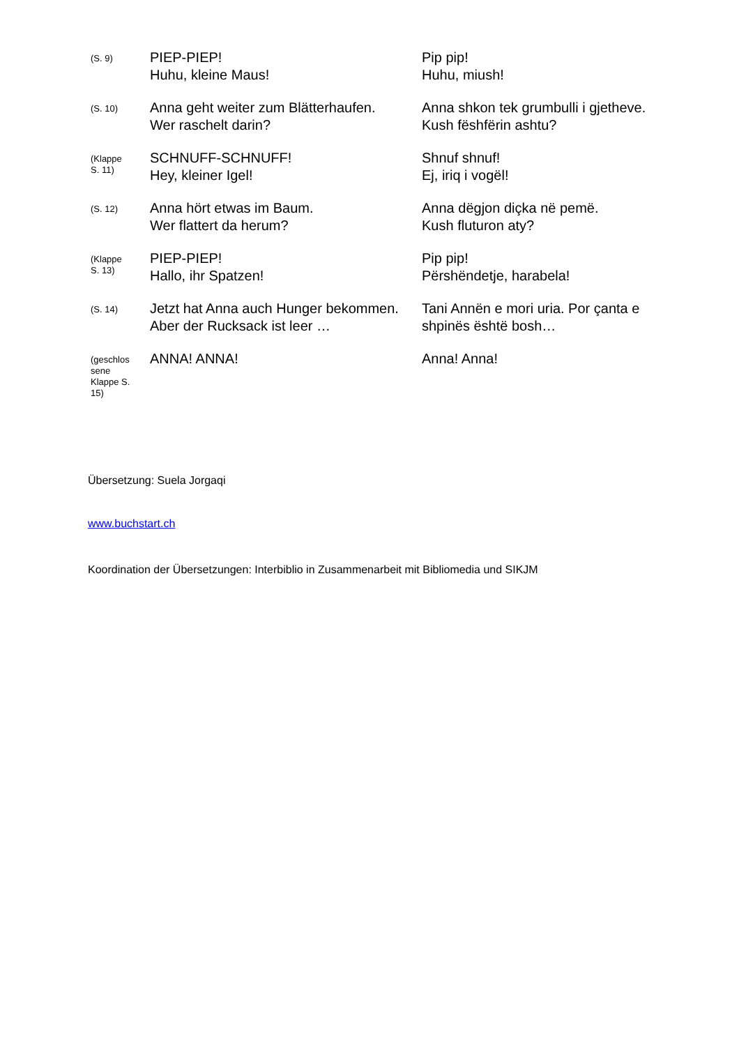| (S. 9) | PIEP-PIEP! Huhu, kleine Maus! | Pip pip! Huhu, miush! |
| (S. 10) | Anna geht weiter zum Blätterhaufen. Wer raschelt darin? | Anna shkon tek grumbulli i gjetheve. Kush fëshfërin ashtu? |
| (Klappe S. 11) | SCHNUFF-SCHNUFF! Hey, kleiner Igel! | Shnuf shnuf! Ej, iriq i vogël! |
| (S. 12) | Anna hört etwas im Baum. Wer flattert da herum? | Anna dëgjon diçka në pemë. Kush fluturon aty? |
| (Klappe S. 13) | PIEP-PIEP! Hallo, ihr Spatzen! | Pip pip! Përshëndetje, harabela! |
| (S. 14) | Jetzt hat Anna auch Hunger bekommen. Aber der Rucksack ist leer … | Tani Annën e mori uria. Por çanta e shpinës është bosh… |
| (geschlos sene Klappe S. 15) | ANNA! ANNA! | Anna! Anna! |
Übersetzung: Suela Jorgaqi
www.buchstart.ch
Koordination der Übersetzungen: Interbiblio in Zusammenarbeit mit Bibliomedia und SIKJM